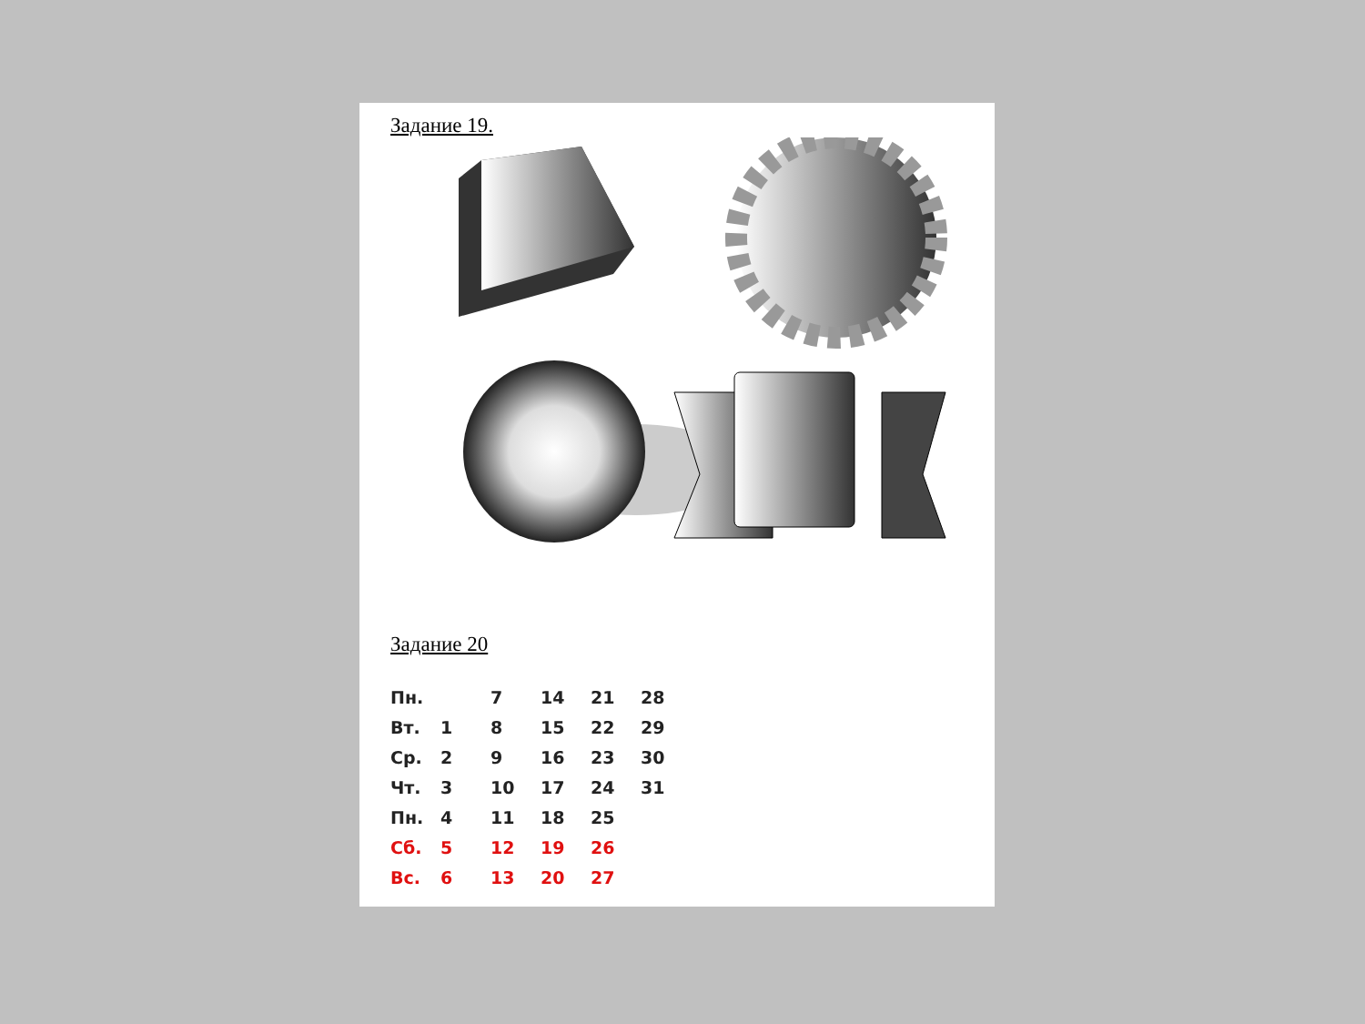Задание 19.
Задание 20
| Пн. | | 7 | 14 | 21 | 28 |
| Вт. | 1 | 8 | 15 | 22 | 29 |
| Ср. | 2 | 9 | 16 | 23 | 30 |
| Чт. | 3 | 10 | 17 | 24 | 31 |
| Пн. | 4 | 11 | 18 | 25 | |
| Сб. | 5 | 12 | 19 | 26 | |
| Вс. | 6 | 13 | 20 | 27 | |